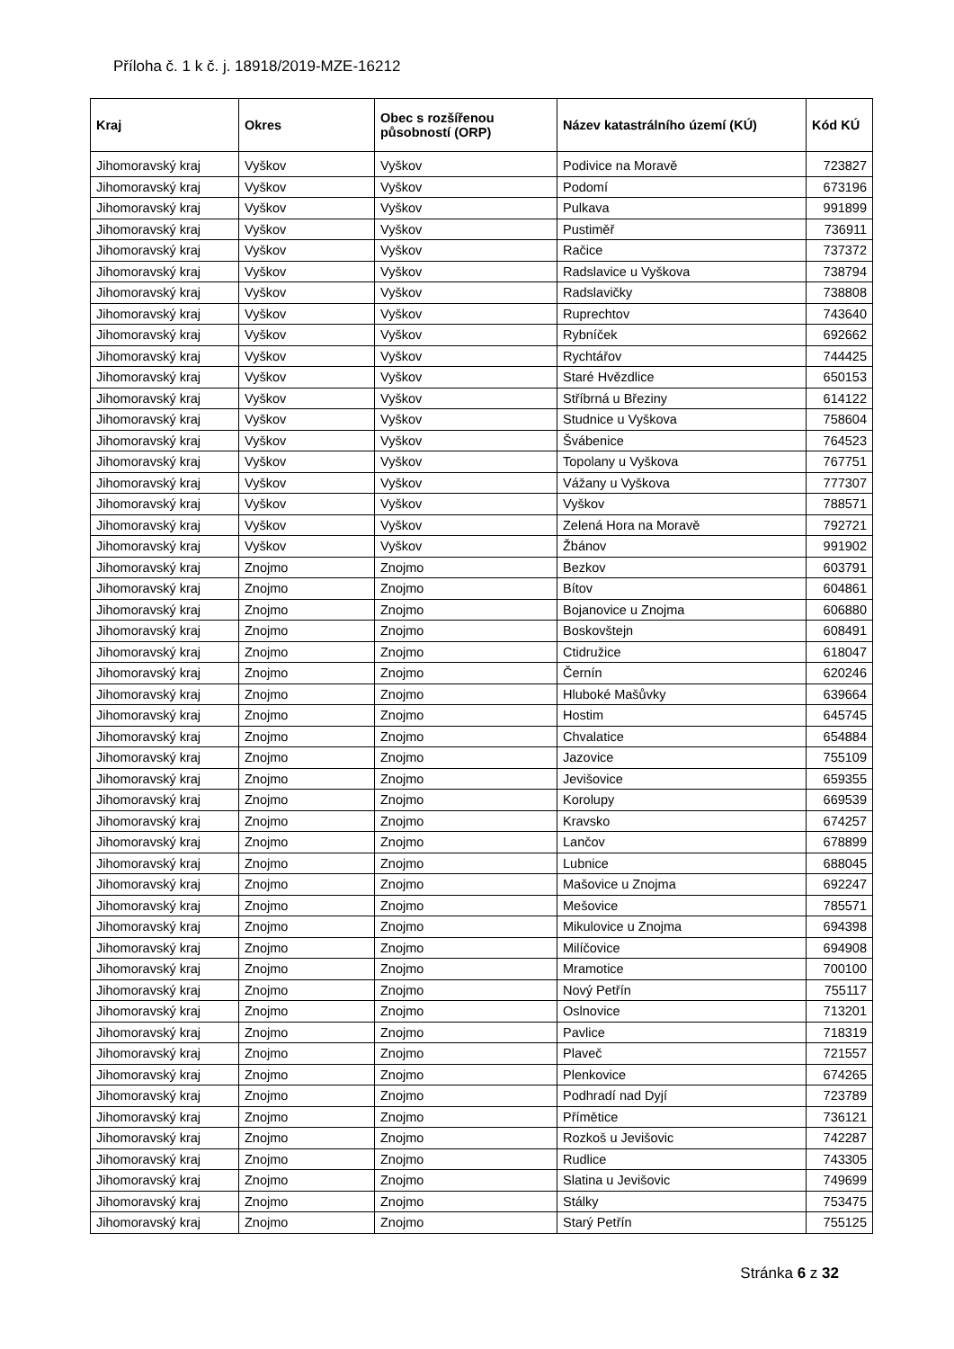Příloha č. 1 k č. j. 18918/2019-MZE-16212
| Kraj | Okres | Obec s rozšířenou působností (ORP) | Název katastrálního území (KÚ) | Kód KÚ |
| --- | --- | --- | --- | --- |
| Jihomoravský kraj | Vyškov | Vyškov | Podivice na Moravě | 723827 |
| Jihomoravský kraj | Vyškov | Vyškov | Podomí | 673196 |
| Jihomoravský kraj | Vyškov | Vyškov | Pulkava | 991899 |
| Jihomoravský kraj | Vyškov | Vyškov | Pustiměř | 736911 |
| Jihomoravský kraj | Vyškov | Vyškov | Račice | 737372 |
| Jihomoravský kraj | Vyškov | Vyškov | Radslavice u Vyškova | 738794 |
| Jihomoravský kraj | Vyškov | Vyškov | Radslavičky | 738808 |
| Jihomoravský kraj | Vyškov | Vyškov | Ruprechtov | 743640 |
| Jihomoravský kraj | Vyškov | Vyškov | Rybníček | 692662 |
| Jihomoravský kraj | Vyškov | Vyškov | Rychtářov | 744425 |
| Jihomoravský kraj | Vyškov | Vyškov | Staré Hvězdlice | 650153 |
| Jihomoravský kraj | Vyškov | Vyškov | Stříbrná u Březiny | 614122 |
| Jihomoravský kraj | Vyškov | Vyškov | Studnice u Vyškova | 758604 |
| Jihomoravský kraj | Vyškov | Vyškov | Švábenice | 764523 |
| Jihomoravský kraj | Vyškov | Vyškov | Topolany u Vyškova | 767751 |
| Jihomoravský kraj | Vyškov | Vyškov | Vážany u Vyškova | 777307 |
| Jihomoravský kraj | Vyškov | Vyškov | Vyškov | 788571 |
| Jihomoravský kraj | Vyškov | Vyškov | Zelená Hora na Moravě | 792721 |
| Jihomoravský kraj | Vyškov | Vyškov | Žbánov | 991902 |
| Jihomoravský kraj | Znojmo | Znojmo | Bezkov | 603791 |
| Jihomoravský kraj | Znojmo | Znojmo | Bítov | 604861 |
| Jihomoravský kraj | Znojmo | Znojmo | Bojanovice u Znojma | 606880 |
| Jihomoravský kraj | Znojmo | Znojmo | Boskovštejn | 608491 |
| Jihomoravský kraj | Znojmo | Znojmo | Ctidružice | 618047 |
| Jihomoravský kraj | Znojmo | Znojmo | Černín | 620246 |
| Jihomoravský kraj | Znojmo | Znojmo | Hluboké Mašůvky | 639664 |
| Jihomoravský kraj | Znojmo | Znojmo | Hostim | 645745 |
| Jihomoravský kraj | Znojmo | Znojmo | Chvalatice | 654884 |
| Jihomoravský kraj | Znojmo | Znojmo | Jazovice | 755109 |
| Jihomoravský kraj | Znojmo | Znojmo | Jevišovice | 659355 |
| Jihomoravský kraj | Znojmo | Znojmo | Korolupy | 669539 |
| Jihomoravský kraj | Znojmo | Znojmo | Kravsko | 674257 |
| Jihomoravský kraj | Znojmo | Znojmo | Lančov | 678899 |
| Jihomoravský kraj | Znojmo | Znojmo | Lubnice | 688045 |
| Jihomoravský kraj | Znojmo | Znojmo | Mašovice u Znojma | 692247 |
| Jihomoravský kraj | Znojmo | Znojmo | Mešovice | 785571 |
| Jihomoravský kraj | Znojmo | Znojmo | Mikulovice u Znojma | 694398 |
| Jihomoravský kraj | Znojmo | Znojmo | Milíčovice | 694908 |
| Jihomoravský kraj | Znojmo | Znojmo | Mramotice | 700100 |
| Jihomoravský kraj | Znojmo | Znojmo | Nový Petřín | 755117 |
| Jihomoravský kraj | Znojmo | Znojmo | Oslnovice | 713201 |
| Jihomoravský kraj | Znojmo | Znojmo | Pavlice | 718319 |
| Jihomoravský kraj | Znojmo | Znojmo | Plaveč | 721557 |
| Jihomoravský kraj | Znojmo | Znojmo | Plenkovice | 674265 |
| Jihomoravský kraj | Znojmo | Znojmo | Podhradí nad Dyjí | 723789 |
| Jihomoravský kraj | Znojmo | Znojmo | Přímětice | 736121 |
| Jihomoravský kraj | Znojmo | Znojmo | Rozkoš u Jevišovic | 742287 |
| Jihomoravský kraj | Znojmo | Znojmo | Rudlice | 743305 |
| Jihomoravský kraj | Znojmo | Znojmo | Slatina u Jevišovic | 749699 |
| Jihomoravský kraj | Znojmo | Znojmo | Stálky | 753475 |
| Jihomoravský kraj | Znojmo | Znojmo | Starý Petřín | 755125 |
Stránka 6 z 32